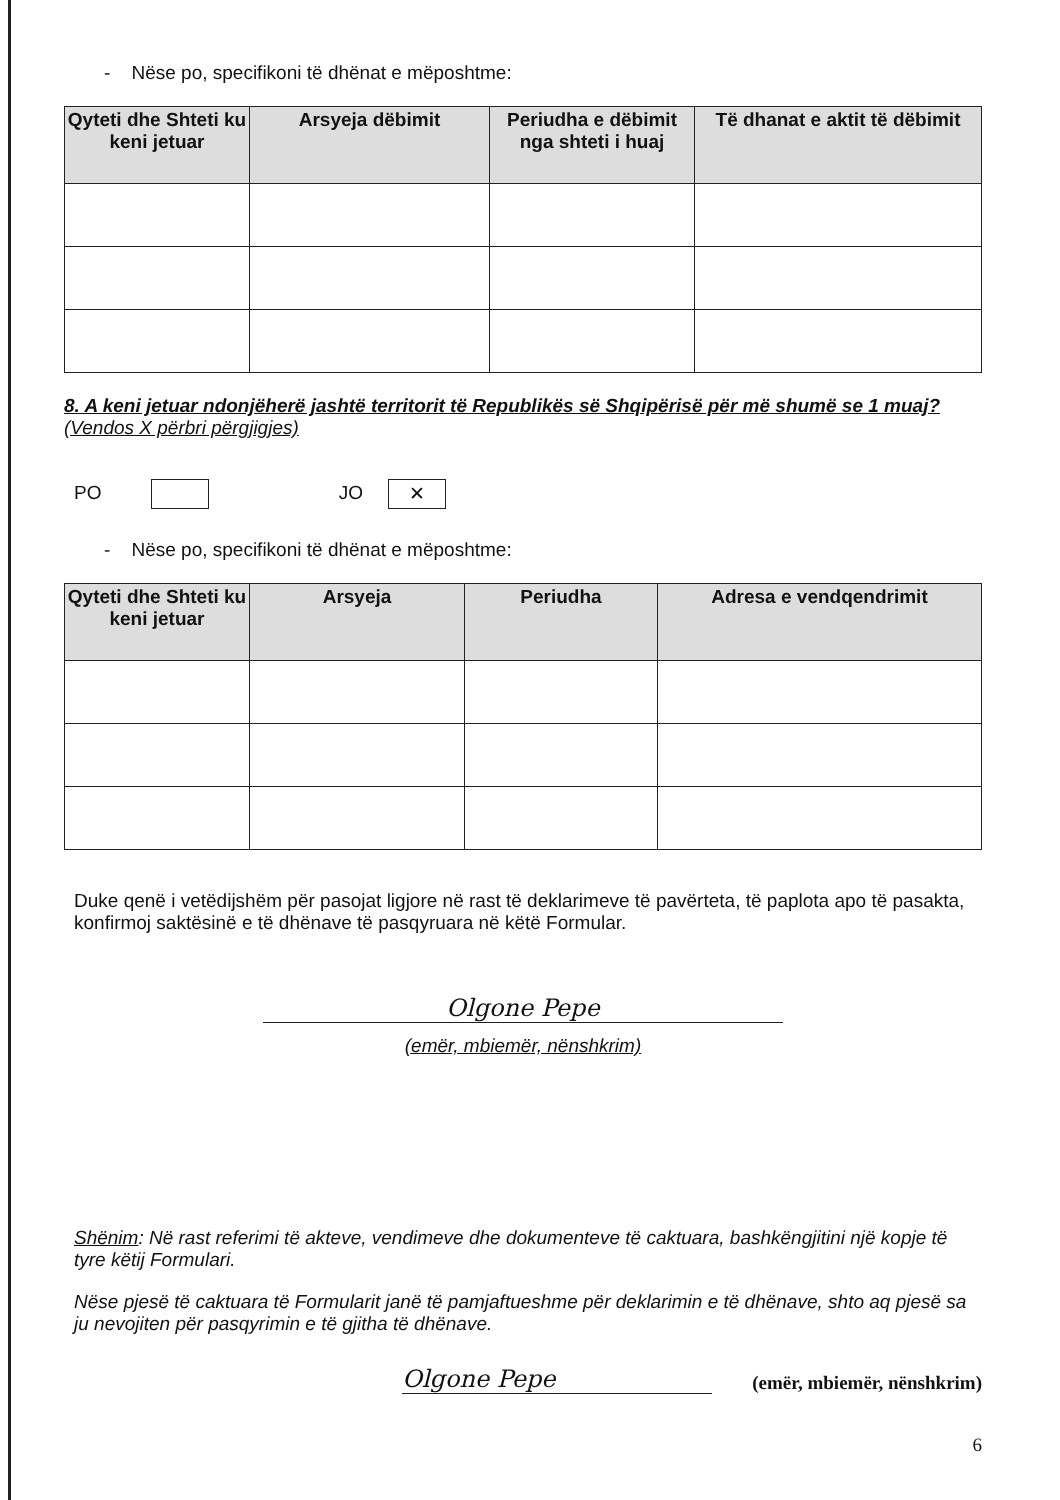- Nëse po, specifikoni të dhënat e mëposhtme:
| Qyteti dhe Shteti ku keni jetuar | Arsyeja dëbimit | Periudha e dëbimit nga shteti i huaj | Të dhanat e aktit të dëbimit |
| --- | --- | --- | --- |
8. A keni jetuar ndonjëherë jashtë territorit të Republikës së Shqipërisë për më shumë se 1 muaj? (Vendos X përbri përgjigjes)
PO JO ✕
- Nëse po, specifikoni të dhënat e mëposhtme:
| Qyteti dhe Shteti ku keni jetuar | Arsyeja | Periudha | Adresa e vendqendrimit |
| --- | --- | --- | --- |
Duke qenë i vetëdijshëm për pasojat ligjore në rast të deklarimeve të pavërteta, të paplota apo të pasakta, konfirmoj saktësinë e të dhënave të pasqyruara në këtë Formular.
Olgone Pepe
(emër, mbiemër, nënshkrim)
Shënim: Në rast referimi të akteve, vendimeve dhe dokumenteve të caktuara, bashkëngjitini një kopje të tyre këtij Formulari.
Nëse pjesë të caktuara të Formularit janë të pamjaftueshme për deklarimin e të dhënave, shto aq pjesë sa ju nevojiten për pasqyrimin e të gjitha të dhënave.
Olgone Pepe
(emër, mbiemër, nënshkrim)
6